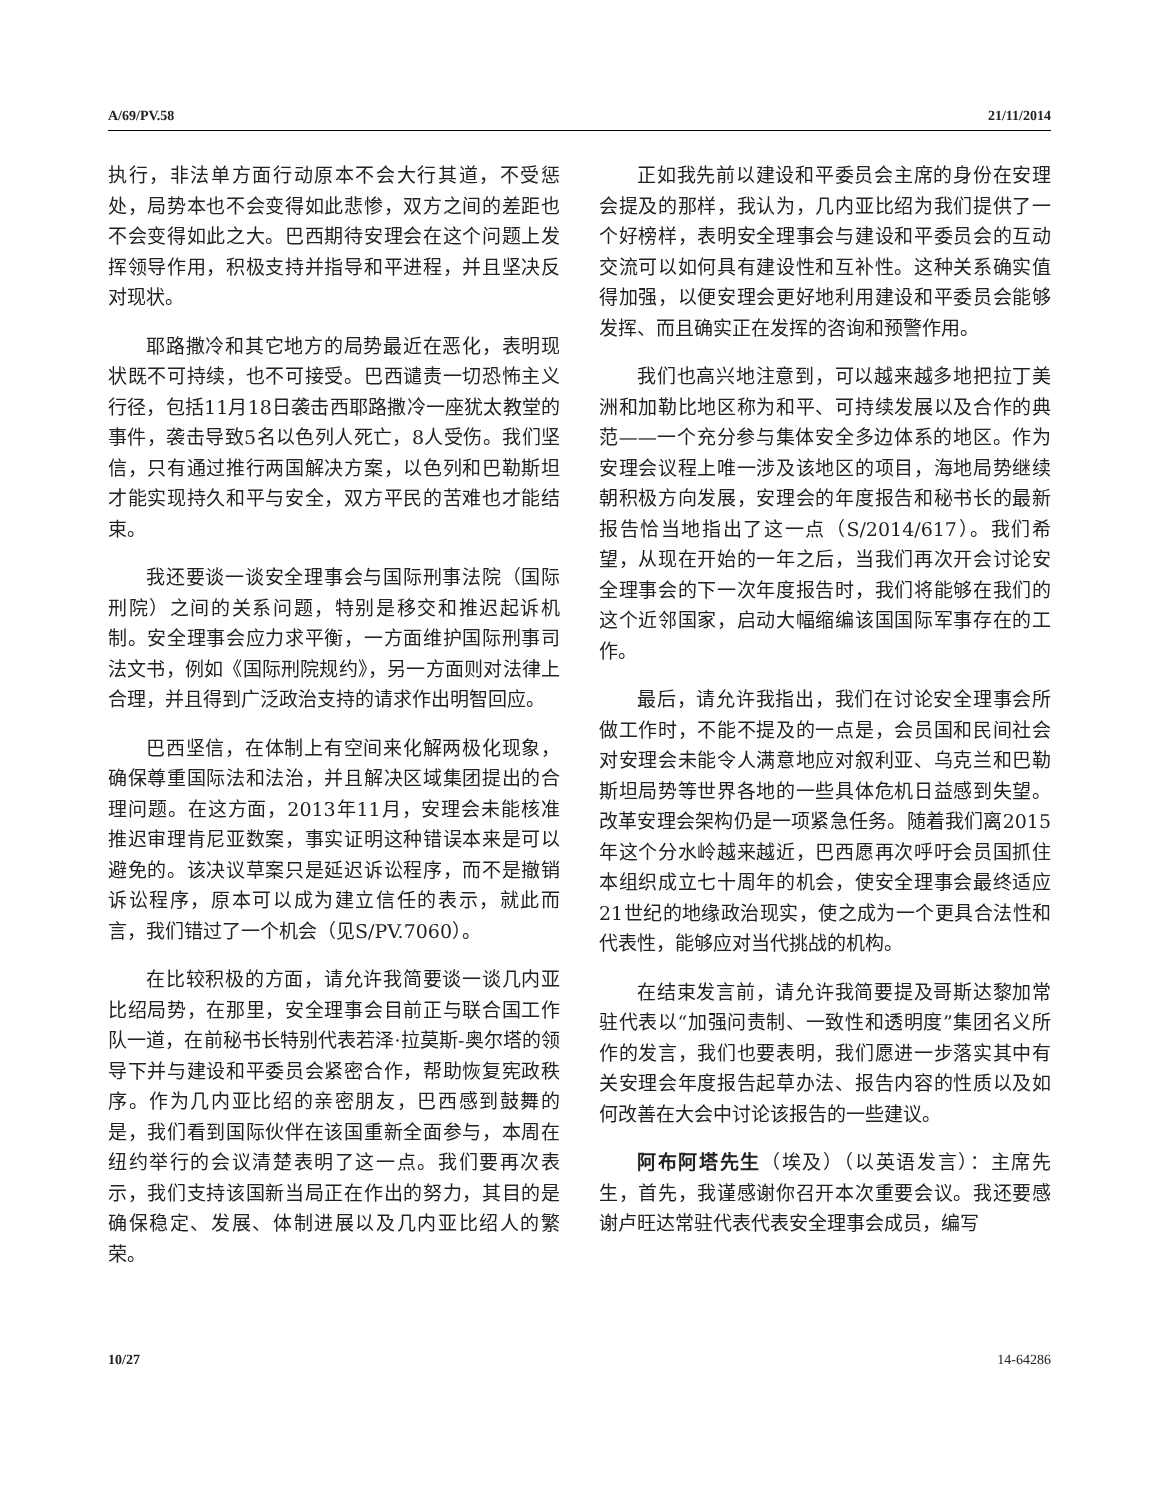A/69/PV.58 21/11/2014
执行，非法单方面行动原本不会大行其道，不受惩处，局势本也不会变得如此悲惨，双方之间的差距也不会变得如此之大。巴西期待安理会在这个问题上发挥领导作用，积极支持并指导和平进程，并且坚决反对现状。
耶路撒冷和其它地方的局势最近在恶化，表明现状既不可持续，也不可接受。巴西谴责一切恐怖主义行径，包括11月18日袭击西耶路撒冷一座犹太教堂的事件，袭击导致5名以色列人死亡，8人受伤。我们坚信，只有通过推行两国解决方案，以色列和巴勒斯坦才能实现持久和平与安全，双方平民的苦难也才能结束。
我还要谈一谈安全理事会与国际刑事法院（国际刑院）之间的关系问题，特别是移交和推迟起诉机制。安全理事会应力求平衡，一方面维护国际刑事司法文书，例如《国际刑院规约》，另一方面则对法律上合理，并且得到广泛政治支持的请求作出明智回应。
巴西坚信，在体制上有空间来化解两极化现象，确保尊重国际法和法治，并且解决区域集团提出的合理问题。在这方面，2013年11月，安理会未能核准推迟审理肯尼亚数案，事实证明这种错误本来是可以避免的。该决议草案只是延迟诉讼程序，而不是撤销诉讼程序，原本可以成为建立信任的表示，就此而言，我们错过了一个机会（见S/PV.7060）。
在比较积极的方面，请允许我简要谈一谈几内亚比绍局势，在那里，安全理事会目前正与联合国工作队一道，在前秘书长特别代表若泽·拉莫斯-奥尔塔的领导下并与建设和平委员会紧密合作，帮助恢复宪政秩序。作为几内亚比绍的亲密朋友，巴西感到鼓舞的是，我们看到国际伙伴在该国重新全面参与，本周在纽约举行的会议清楚表明了这一点。我们要再次表示，我们支持该国新当局正在作出的努力，其目的是确保稳定、发展、体制进展以及几内亚比绍人的繁荣。
正如我先前以建设和平委员会主席的身份在安理会提及的那样，我认为，几内亚比绍为我们提供了一个好榜样，表明安全理事会与建设和平委员会的互动交流可以如何具有建设性和互补性。这种关系确实值得加强，以便安理会更好地利用建设和平委员会能够发挥、而且确实正在发挥的咨询和预警作用。
我们也高兴地注意到，可以越来越多地把拉丁美洲和加勒比地区称为和平、可持续发展以及合作的典范——一个充分参与集体安全多边体系的地区。作为安理会议程上唯一涉及该地区的项目，海地局势继续朝积极方向发展，安理会的年度报告和秘书长的最新报告恰当地指出了这一点（S/2014/617）。我们希望，从现在开始的一年之后，当我们再次开会讨论安全理事会的下一次年度报告时，我们将能够在我们的这个近邻国家，启动大幅缩编该国国际军事存在的工作。
最后，请允许我指出，我们在讨论安全理事会所做工作时，不能不提及的一点是，会员国和民间社会对安理会未能令人满意地应对叙利亚、乌克兰和巴勒斯坦局势等世界各地的一些具体危机日益感到失望。改革安理会架构仍是一项紧急任务。随着我们离2015年这个分水岭越来越近，巴西愿再次呼吁会员国抓住本组织成立七十周年的机会，使安全理事会最终适应21世纪的地缘政治现实，使之成为一个更具合法性和代表性，能够应对当代挑战的机构。
在结束发言前，请允许我简要提及哥斯达黎加常驻代表以“加强问责制、一致性和透明度”集团名义所作的发言，我们也要表明，我们愿进一步落实其中有关安理会年度报告起草办法、报告内容的性质以及如何改善在大会中讨论该报告的一些建议。
阿布阿塔先生（埃及）（以英语发言）：主席先生，首先，我谨感谢你召开本次重要会议。我还要感谢卢旺达常驻代表代表安全理事会成员，编写
10/27 14-64286